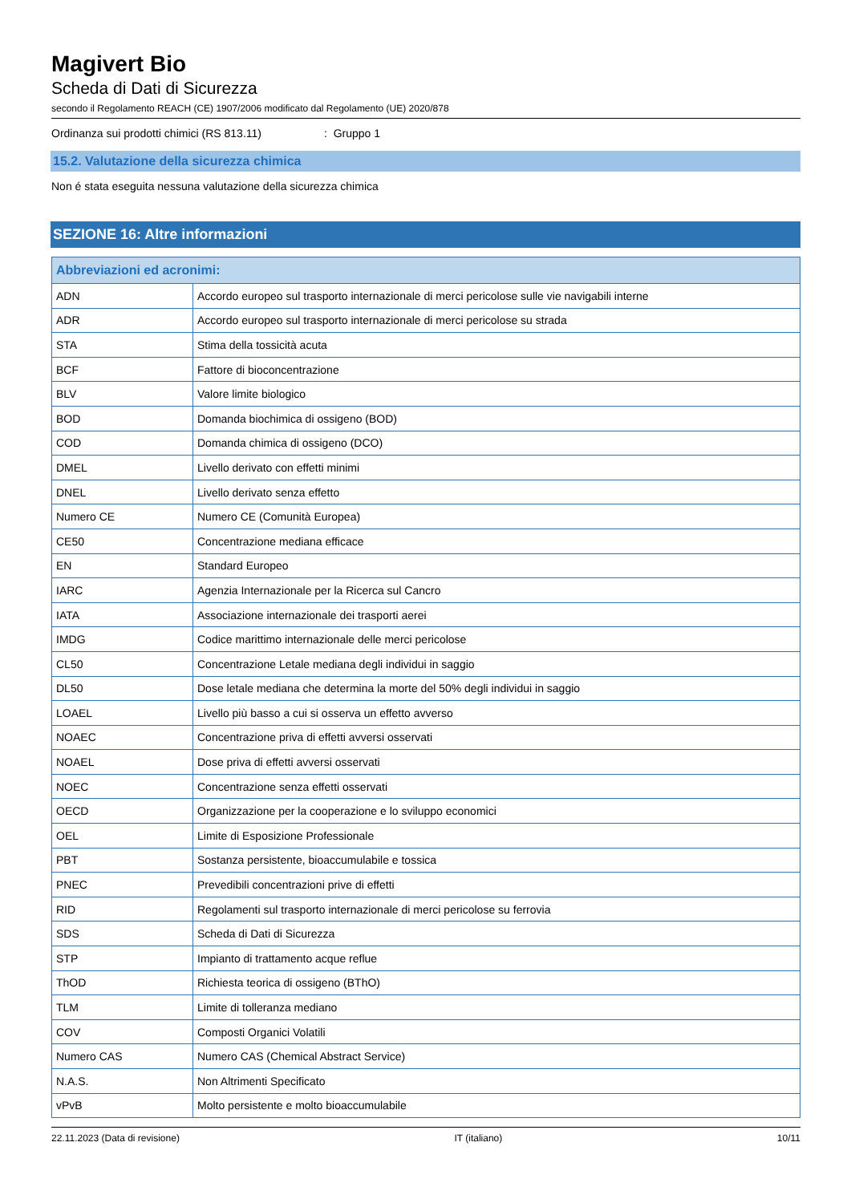Magivert Bio
Scheda di Dati di Sicurezza
secondo il Regolamento REACH (CE) 1907/2006 modificato dal Regolamento (UE) 2020/878
Ordinanza sui prodotti chimici (RS 813.11): Gruppo 1
15.2. Valutazione della sicurezza chimica
Non é stata eseguita nessuna valutazione della sicurezza chimica
SEZIONE 16: Altre informazioni
| Abbreviazioni ed acronimi: | |
| --- | --- |
| ADN | Accordo europeo sul trasporto internazionale di merci pericolose sulle vie navigabili interne |
| ADR | Accordo europeo sul trasporto internazionale di merci pericolose su strada |
| STA | Stima della tossicità acuta |
| BCF | Fattore di bioconcentrazione |
| BLV | Valore limite biologico |
| BOD | Domanda biochimica di ossigeno (BOD) |
| COD | Domanda chimica di ossigeno (DCO) |
| DMEL | Livello derivato con effetti minimi |
| DNEL | Livello derivato senza effetto |
| Numero CE | Numero CE (Comunità Europea) |
| CE50 | Concentrazione mediana efficace |
| EN | Standard Europeo |
| IARC | Agenzia Internazionale per la Ricerca sul Cancro |
| IATA | Associazione internazionale dei trasporti aerei |
| IMDG | Codice marittimo internazionale delle merci pericolose |
| CL50 | Concentrazione Letale mediana degli individui in saggio |
| DL50 | Dose letale mediana che determina la morte del 50% degli individui in saggio |
| LOAEL | Livello più basso a cui si osserva un effetto avverso |
| NOAEC | Concentrazione priva di effetti avversi osservati |
| NOAEL | Dose priva di effetti avversi osservati |
| NOEC | Concentrazione senza effetti osservati |
| OECD | Organizzazione per la cooperazione e lo sviluppo economici |
| OEL | Limite di Esposizione Professionale |
| PBT | Sostanza persistente, bioaccumulabile e tossica |
| PNEC | Prevedibili concentrazioni prive di effetti |
| RID | Regolamenti sul trasporto internazionale di merci pericolose su ferrovia |
| SDS | Scheda di Dati di Sicurezza |
| STP | Impianto di trattamento acque reflue |
| ThOD | Richiesta teorica di ossigeno (BThO) |
| TLM | Limite di tolleranza mediano |
| COV | Composti Organici Volatili |
| Numero CAS | Numero CAS (Chemical Abstract Service) |
| N.A.S. | Non Altrimenti Specificato |
| vPvB | Molto persistente e molto bioaccumulabile |
22.11.2023 (Data di revisione) IT (italiano) 10/11